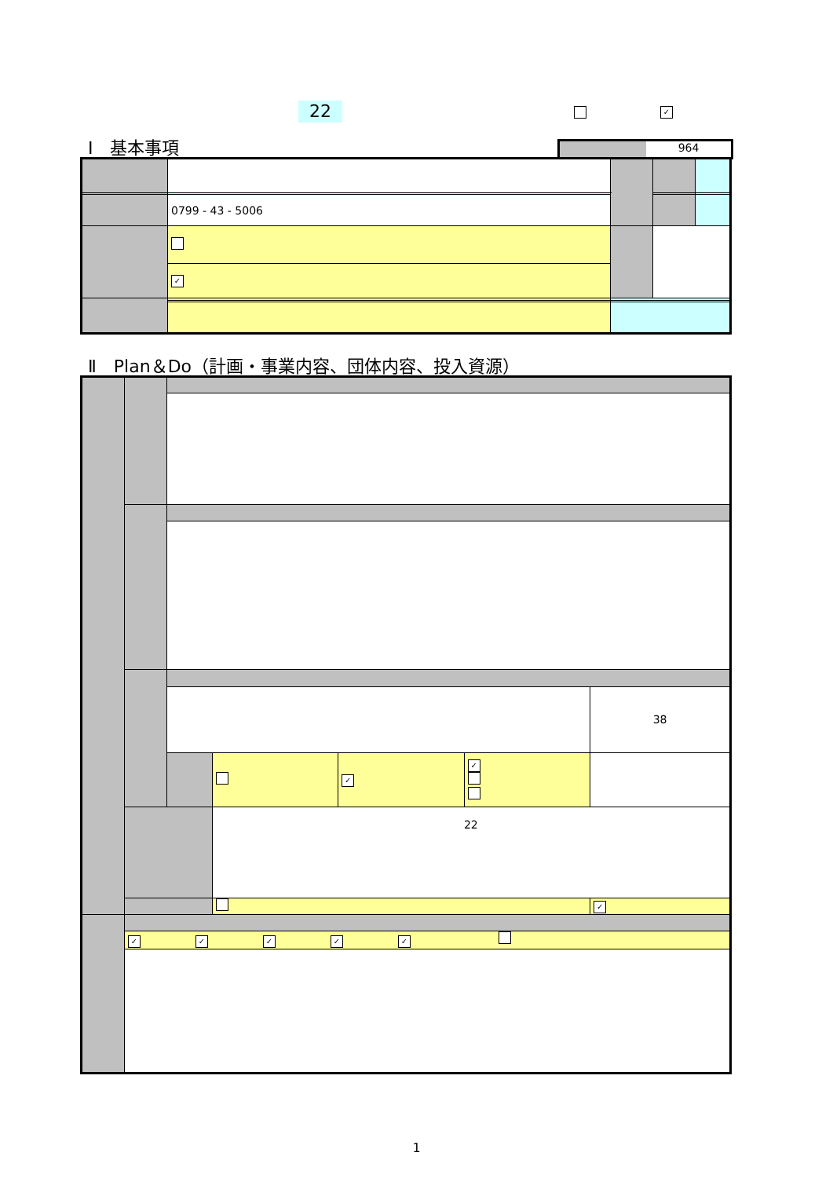22 ✓
Ⅰ　基本事項 964
| | 0799 - 43 - 5006 | | | | |
| | ✓ | | | | |
Ⅱ　Plan＆Do（計画・事業内容、団体内容、投入資源）
| | | | | | | | 38 |
| | | | | ✓ | ✓ | | |
| | | | 22 | | | | |
| | | | | | | | ✓ |
| | ✓ ✓ ✓ ✓ ✓ | | | | | | |
1